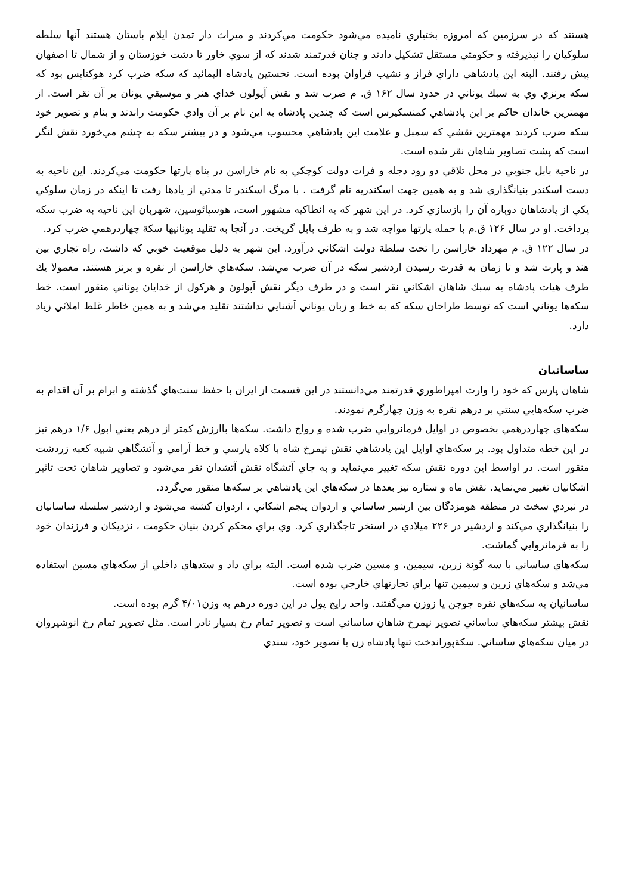هستند كه در سرزمين كه امروزه بختياري ناميده مي‌شود حكومت مي‌كردند و ميراث دار تمدن ايلام باستان هستند آنها سلطه سلوكيان را نپذيرفته و حكومتي مستقل تشكيل دادند و چنان قدرتمند شدند كه از سوي خاور تا دشت خوزستان و از شمال تا اصفهان پيش رفتند. البته اين پادشاهي داراي فراز و نشيب فراوان بوده است. نخستين پادشاه اليمائيد كه سكه ضرب كرد هوكناپس بود كه سكه برنزي وي به سبك يوناني در حدود سال ۱۶۲ ق. م ضرب شد و نقش آپولون خداي هنر و موسيقي يونان بر آن نقر است. از مهمترين خاندان حاكم بر اين پادشاهي كمنسكيرس است كه چندين پادشاه به اين نام بر آن وادي حكومت راندند و بنام و تصوير خود سكه ضرب كردند مهمترين نقشي كه سمبل و علامت اين پادشاهي محسوب مي‌شود و در بيشتر سكه به چشم مي‌خورد نقش لنگر است كه پشت تصاوير شاهان نقر شده است.
در ناحية بابل جنوبي در محل تلاقي دو رود دجله و فرات دولت كوچكي به نام خاراسن در پناه پارتها حكومت مي‌كردند. اين ناحيه به دست اسكندر بنيانگذاري شد و به همين جهت اسكندريه نام گرفت . با مرگ اسكندر تا مدتي از يادها رفت تا اينكه در زمان سلوكي يكي از پادشاهان دوباره آن را بازسازي كرد. در اين شهر كه به انطاكيه مشهور است، هوسپائوسين، شهربان اين ناحيه به ضرب سكه پرداخت. او در سال ۱۲۶ ق.م با حمله پارتها مواجه شد و به طرف بابل گريخت. در آنجا به تقليد يونانيها سكة چهاردرهمي ضرب كرد.
در سال ۱۲۲ ق. م مهرداد خاراسن را تحت سلطة دولت اشكاني درآورد. اين شهر به دليل موقعيت خوبي كه داشت، راه تجاري بين هند و پارت شد و تا زمان به قدرت رسيدن اردشير سكه در آن ضرب مي‌شد. سكه‌هاي خاراسن از نقره و برنز هستند. معمولا يك طرف هيات پادشاه به سبك شاهان اشكاني نقر است و در طرف ديگر نقش آپولون و هركول از خدايان يوناني منقور است. خط سكه‌ها يوناني است كه توسط طراحان سكه كه به خط و زبان يوناني آشنايي نداشتند تقليد مي‌شد و به همين خاطر غلط املائي زياد دارد.
ساسانيان
شاهان پارس كه خود را وارث امپراطوري قدرتمند مي‌دانستند در اين قسمت از ايران با حفظ سنت‌هاي گذشته و ابرام بر آن اقدام به ضرب سكه‌هايي سنتي بر درهم نقره به وزن چهارگرم نمودند.
سكه‌هاي چهاردرهمي بخصوص در اوايل فرمانروايي ضرب شده و رواج داشت. سكه‌ها باارزش كمتر از درهم يعني ابول ۱/۶ درهم نيز در اين خطه متداول بود. بر سكه‌هاي اوايل اين پادشاهي نقش نيمرخ شاه با كلاه پارسي و خط آرامي و آتشگاهي شبيه كعبه زردشت منقور است. در اواسط اين دوره نقش سكه تغيير مي‌نمايد و به جاي آتشگاه نقش آتشدان نقر مي‌شود و تصاوير شاهان تحت تاثير اشكانيان تغيير مي‌نمايد. نقش ماه و ستاره نيز بعدها در سكه‌هاي اين پادشاهي بر سكه‌ها منقور مي‌گردد.
در نبردي سخت در منطقه هومزدگان بين ارشير ساساني و اردوان پنجم اشكاني ، اردوان كشته مي‌شود و اردشير سلسله ساسانيان را بنيانگذاري مي‌كند و اردشير در ۲۲۶ ميلادي در استخر تاجگذاري كرد. وي براي محكم كردن بنيان حكومت ، نزديكان و فرزندان خود را به فرمانروايي گماشت.
سكه‌هاي ساساني با سه گونة زرين، سيمين، و مسين ضرب شده است. البته براي داد و ستدهاي داخلي از سكه‌هاي مسين استفاده مي‌شد و سكه‌هاي زرين و سيمين تنها براي تجارتهاي خارجي بوده است.
ساسانيان به سكه‌هاي نقره جوجن يا زوزن مي‌گفتند. واحد رايج پول در اين دوره درهم به وزن۴/۰۱ گرم بوده است.
نقش بيشتر سكه‌هاي ساساني تصوير نيمرخ شاهان ساساني است و تصوير تمام رخ بسيار نادر است. مثل تصوير تمام رخ انوشيروان در ميان سكه‌هاي ساساني. سكةپوراندخت تنها پادشاه زن با تصوير خود، سندي